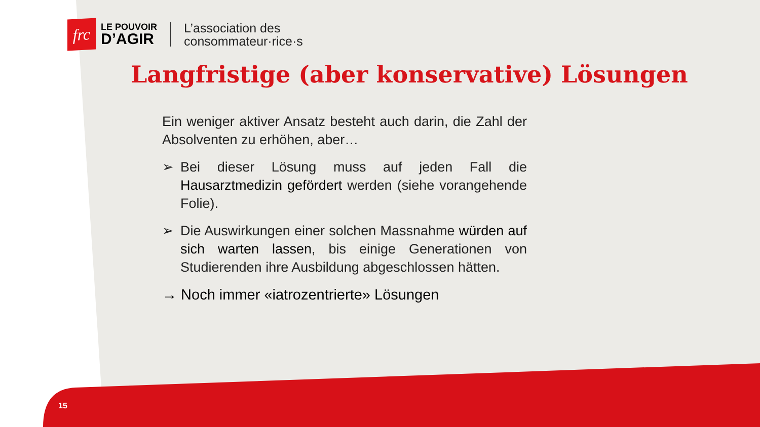frc
LE POUVOIR
D’AGIR
L’association des
consommateur·rice·s
Langfristige (aber konservative) Lösungen
Ein weniger aktiver Ansatz besteht auch darin, die Zahl der Absolventen zu erhöhen, aber…
➢ Bei dieser Lösung muss auf jeden Fall die Hausarztmedizin gefördert werden (siehe vorangehende Folie).
➢ Die Auswirkungen einer solchen Massnahme würden auf sich warten lassen, bis einige Generationen von Studierenden ihre Ausbildung abgeschlossen hätten.
→ Noch immer «iatrozentrierte» Lösungen
15